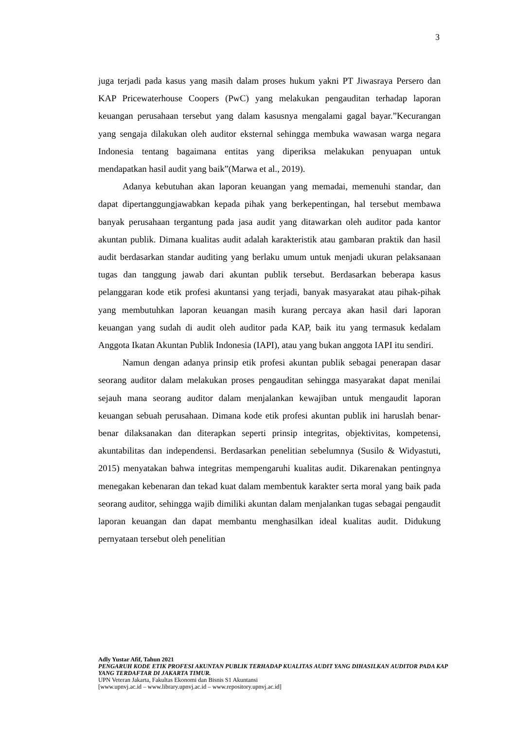3
juga terjadi pada kasus yang masih dalam proses hukum yakni PT Jiwasraya Persero dan KAP Pricewaterhouse Coopers (PwC) yang melakukan pengauditan terhadap laporan keuangan perusahaan tersebut yang dalam kasusnya mengalami gagal bayar.”Kecurangan yang sengaja dilakukan oleh auditor eksternal sehingga membuka wawasan warga negara Indonesia tentang bagaimana entitas yang diperiksa melakukan penyuapan untuk mendapatkan hasil audit yang baik”(Marwa et al., 2019).
Adanya kebutuhan akan laporan keuangan yang memadai, memenuhi standar, dan dapat dipertanggungjawabkan kepada pihak yang berkepentingan, hal tersebut membawa banyak perusahaan tergantung pada jasa audit yang ditawarkan oleh auditor pada kantor akuntan publik. Dimana kualitas audit adalah karakteristik atau gambaran praktik dan hasil audit berdasarkan standar auditing yang berlaku umum untuk menjadi ukuran pelaksanaan tugas dan tanggung jawab dari akuntan publik tersebut. Berdasarkan beberapa kasus pelanggaran kode etik profesi akuntansi yang terjadi, banyak masyarakat atau pihak-pihak yang membutuhkan laporan keuangan masih kurang percaya akan hasil dari laporan keuangan yang sudah di audit oleh auditor pada KAP, baik itu yang termasuk kedalam Anggota Ikatan Akuntan Publik Indonesia (IAPI), atau yang bukan anggota IAPI itu sendiri.
Namun dengan adanya prinsip etik profesi akuntan publik sebagai penerapan dasar seorang auditor dalam melakukan proses pengauditan sehingga masyarakat dapat menilai sejauh mana seorang auditor dalam menjalankan kewajiban untuk mengaudit laporan keuangan sebuah perusahaan. Dimana kode etik profesi akuntan publik ini haruslah benar-benar dilaksanakan dan diterapkan seperti prinsip integritas, objektivitas, kompetensi, akuntabilitas dan independensi. Berdasarkan penelitian sebelumnya (Susilo & Widyastuti, 2015) menyatakan bahwa integritas mempengaruhi kualitas audit. Dikarenakan pentingnya menegakan kebenaran dan tekad kuat dalam membentuk karakter serta moral yang baik pada seorang auditor, sehingga wajib dimiliki akuntan dalam menjalankan tugas sebagai pengaudit laporan keuangan dan dapat membantu menghasilkan ideal kualitas audit. Didukung pernyataan tersebut oleh penelitian
Adly Yustar Afif, Tahun 2021
PENGARUH KODE ETIK PROFESI AKUNTAN PUBLIK TERHADAP KUALITAS AUDIT YANG DIHASILKAN AUDITOR PADA KAP YANG TERDAFTAR DI JAKARTA TIMUR.
UPN Veteran Jakarta, Fakultas Ekonomi dan Bisnis S1 Akuntansi
[www.upnvj.ac.id – www.library.upnvj.ac.id – www.repository.upnvj.ac.id]